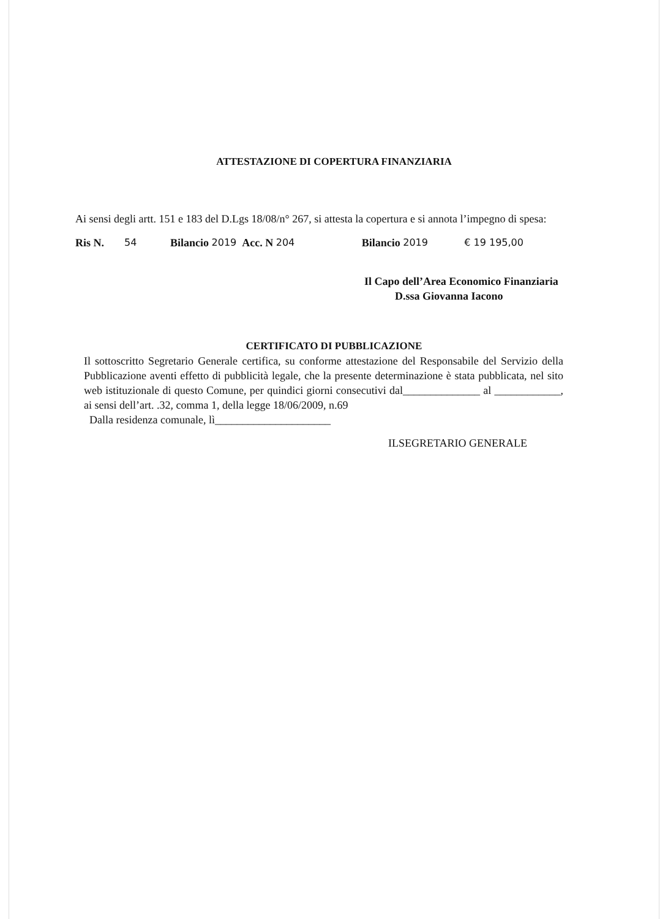ATTESTAZIONE DI COPERTURA FINANZIARIA
Ai sensi degli artt. 151 e 183 del D.Lgs 18/08/n° 267, si attesta la copertura e si annota l’impegno di spesa:
Ris N. 54 Bilancio 2019 Acc. N 204 Bilancio 2019 € 19 195,00
Il Capo dell’Area Economico Finanziaria
D.ssa Giovanna Iacono
CERTIFICATO DI PUBBLICAZIONE
Il sottoscritto Segretario Generale certifica, su conforme attestazione del Responsabile del Servizio della Pubblicazione aventi effetto di pubblicità legale, che la presente determinazione è stata pubblicata, nel sito web istituzionale di questo Comune, per quindici giorni consecutivi dal______________ al ____________, ai sensi dell’art. .32, comma 1, della legge 18/06/2009, n.69
Dalla residenza comunale, lì_____________________
ILSEGRETARIO GENERALE